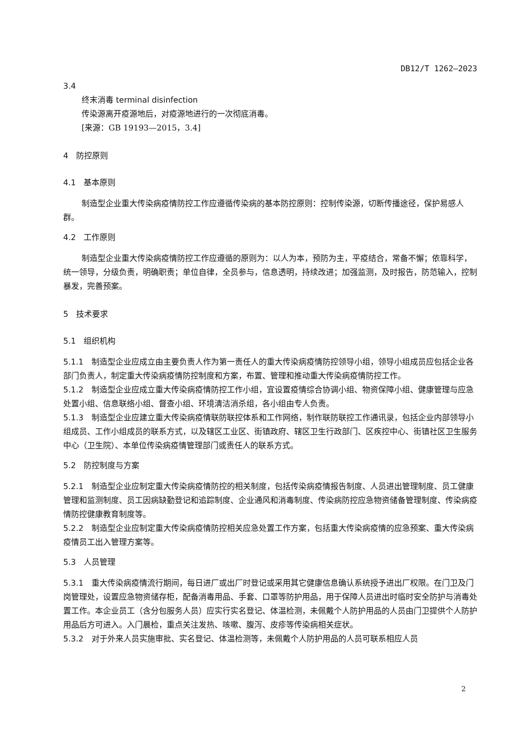DB12/T 1262—2023
3.4
终末消毒 terminal disinfection
传染源离开疫源地后，对疫源地进行的一次彻底消毒。
[来源：GB 19193—2015，3.4]
4　防控原则
4.1　基本原则
制造型企业重大传染病疫情防控工作应遵循传染病的基本防控原则：控制传染源，切断传播途径，保护易感人群。
4.2　工作原则
制造型企业重大传染病疫情防控工作应遵循的原则为：以人为本，预防为主，平疫结合，常备不懈；依靠科学，统一领导，分级负责，明确职责；单位自律，全员参与，信息透明，持续改进；加强监测，及时报告，防范输入，控制暴发，完善预案。
5　技术要求
5.1　组织机构
5.1.1　制造型企业应成立由主要负责人作为第一责任人的重大传染病疫情防控领导小组，领导小组成员应包括企业各部门负责人，制定重大传染病疫情防控制度和方案，布置、管理和推动重大传染病疫情防控工作。
5.1.2　制造型企业应成立重大传染病疫情防控工作小组，宜设置疫情综合协调小组、物资保障小组、健康管理与应急处置小组、信息联络小组、督查小组、环境清洁消杀组，各小组由专人负责。
5.1.3　制造型企业应建立重大传染病疫情联防联控体系和工作网络，制作联防联控工作通讯录，包括企业内部领导小组成员、工作小组成员的联系方式，以及辖区工业区、街镇政府、辖区卫生行政部门、区疾控中心、街镇社区卫生服务中心（卫生院）、本单位传染病疫情管理部门或责任人的联系方式。
5.2　防控制度与方案
5.2.1　制造型企业应制定重大传染病疫情防控的相关制度，包括传染病疫情报告制度、人员进出管理制度、员工健康管理和监测制度、员工因病缺勤登记和追踪制度、企业通风和消毒制度、传染病防控应急物资储备管理制度、传染病疫情防控健康教育制度等。
5.2.2　制造型企业应制定重大传染病疫情防控相关应急处置工作方案，包括重大传染病疫情的应急预案、重大传染病疫情员工出入管理方案等。
5.3　人员管理
5.3.1　重大传染病疫情流行期间，每日进厂或出厂时登记或采用其它健康信息确认系统授予进出厂权限。在门卫及门岗管理处，设置应急物资储存柜，配备消毒用品、手套、口罩等防护用品，用于保障人员进出时临时安全防护与消毒处置工作。本企业员工（含分包服务人员）应实行实名登记、体温检测，未佩戴个人防护用品的人员由门卫提供个人防护用品后方可进入。入门晨检，重点关注发热、咳嗽、腹泻、皮疹等传染病相关症状。
5.3.2　对于外来人员实施审批、实名登记、体温检测等，未佩戴个人防护用品的人员可联系相应人员
2